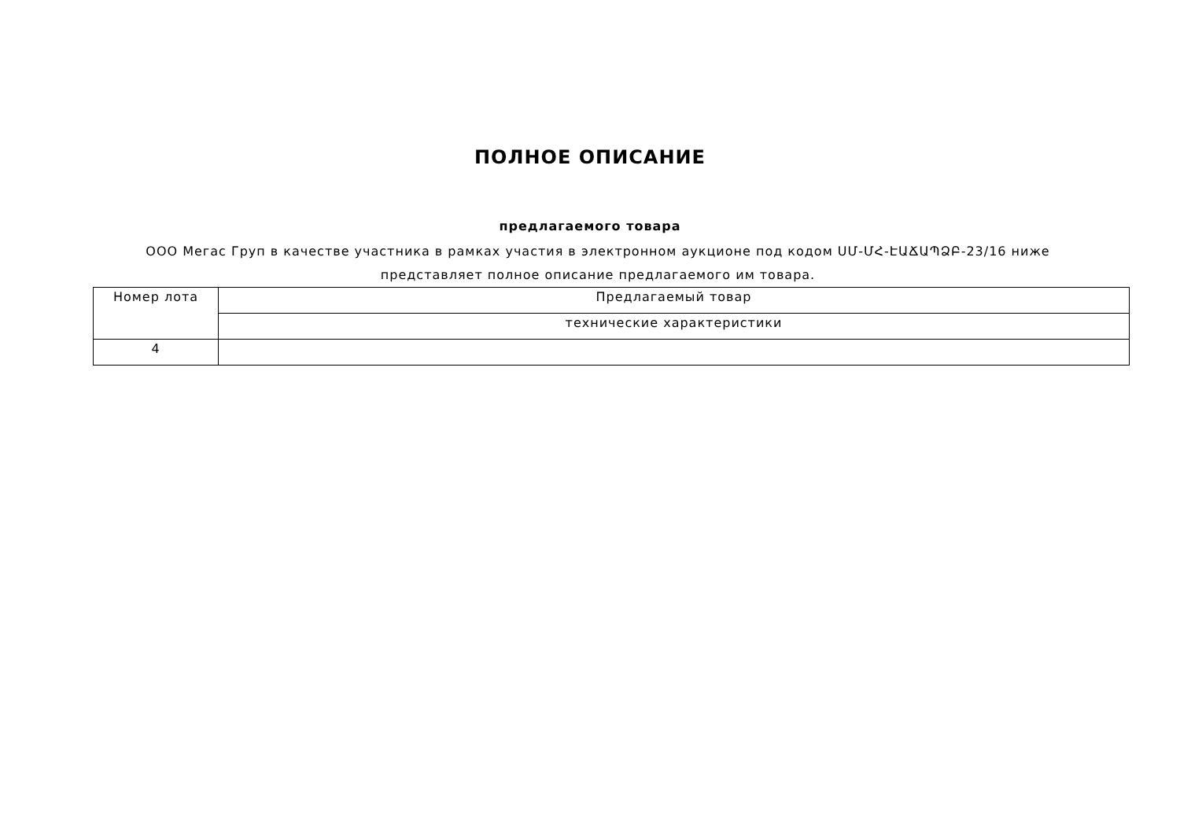ПОЛНОЕ ОПИСАНИЕ
предлагаемого товара
ООО Мегас Груп в качестве участника в рамках участия в электронном аукционе под кодом ՍՄ-ՄՀ-ԷԱՃԱՊՁԲ-23/16 ниже представляет полное описание предлагаемого им товара.
| Номер лота | Предлагаемый товар |
| | технические характеристики |
| 4 | |